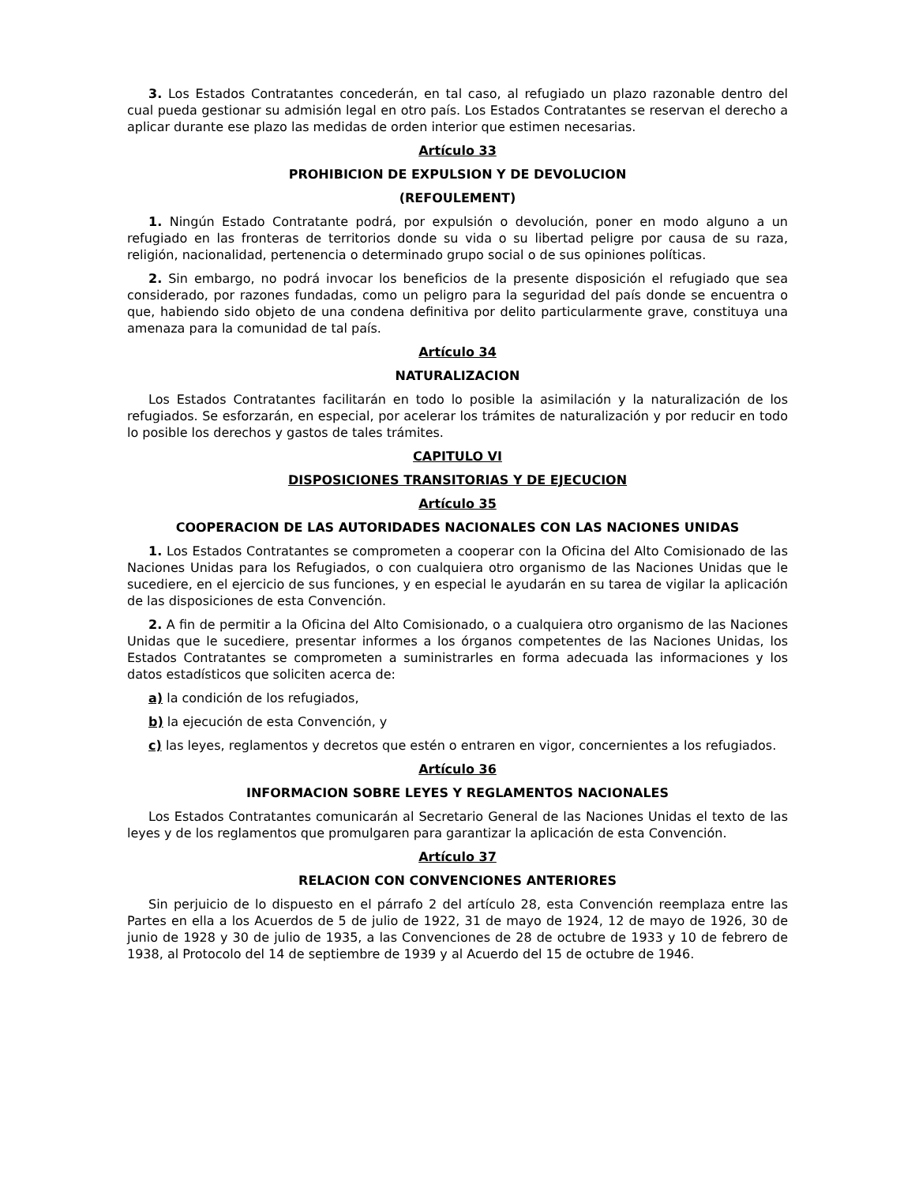3. Los Estados Contratantes concederán, en tal caso, al refugiado un plazo razonable dentro del cual pueda gestionar su admisión legal en otro país. Los Estados Contratantes se reservan el derecho a aplicar durante ese plazo las medidas de orden interior que estimen necesarias.
Artículo 33
PROHIBICION DE EXPULSION Y DE DEVOLUCION
(REFOULEMENT)
1. Ningún Estado Contratante podrá, por expulsión o devolución, poner en modo alguno a un refugiado en las fronteras de territorios donde su vida o su libertad peligre por causa de su raza, religión, nacionalidad, pertenencia o determinado grupo social o de sus opiniones políticas.
2. Sin embargo, no podrá invocar los beneficios de la presente disposición el refugiado que sea considerado, por razones fundadas, como un peligro para la seguridad del país donde se encuentra o que, habiendo sido objeto de una condena definitiva por delito particularmente grave, constituya una amenaza para la comunidad de tal país.
Artículo 34
NATURALIZACION
Los Estados Contratantes facilitarán en todo lo posible la asimilación y la naturalización de los refugiados. Se esforzarán, en especial, por acelerar los trámites de naturalización y por reducir en todo lo posible los derechos y gastos de tales trámites.
CAPITULO VI
DISPOSICIONES TRANSITORIAS Y DE EJECUCION
Artículo 35
COOPERACION DE LAS AUTORIDADES NACIONALES CON LAS NACIONES UNIDAS
1. Los Estados Contratantes se comprometen a cooperar con la Oficina del Alto Comisionado de las Naciones Unidas para los Refugiados, o con cualquiera otro organismo de las Naciones Unidas que le sucediere, en el ejercicio de sus funciones, y en especial le ayudarán en su tarea de vigilar la aplicación de las disposiciones de esta Convención.
2. A fin de permitir a la Oficina del Alto Comisionado, o a cualquiera otro organismo de las Naciones Unidas que le sucediere, presentar informes a los órganos competentes de las Naciones Unidas, los Estados Contratantes se comprometen a suministrarles en forma adecuada las informaciones y los datos estadísticos que soliciten acerca de:
a) la condición de los refugiados,
b) la ejecución de esta Convención, y
c) las leyes, reglamentos y decretos que estén o entraren en vigor, concernientes a los refugiados.
Artículo 36
INFORMACION SOBRE LEYES Y REGLAMENTOS NACIONALES
Los Estados Contratantes comunicarán al Secretario General de las Naciones Unidas el texto de las leyes y de los reglamentos que promulgaren para garantizar la aplicación de esta Convención.
Artículo 37
RELACION CON CONVENCIONES ANTERIORES
Sin perjuicio de lo dispuesto en el párrafo 2 del artículo 28, esta Convención reemplaza entre las Partes en ella a los Acuerdos de 5 de julio de 1922, 31 de mayo de 1924, 12 de mayo de 1926, 30 de junio de 1928 y 30 de julio de 1935, a las Convenciones de 28 de octubre de 1933 y 10 de febrero de 1938, al Protocolo del 14 de septiembre de 1939 y al Acuerdo del 15 de octubre de 1946.